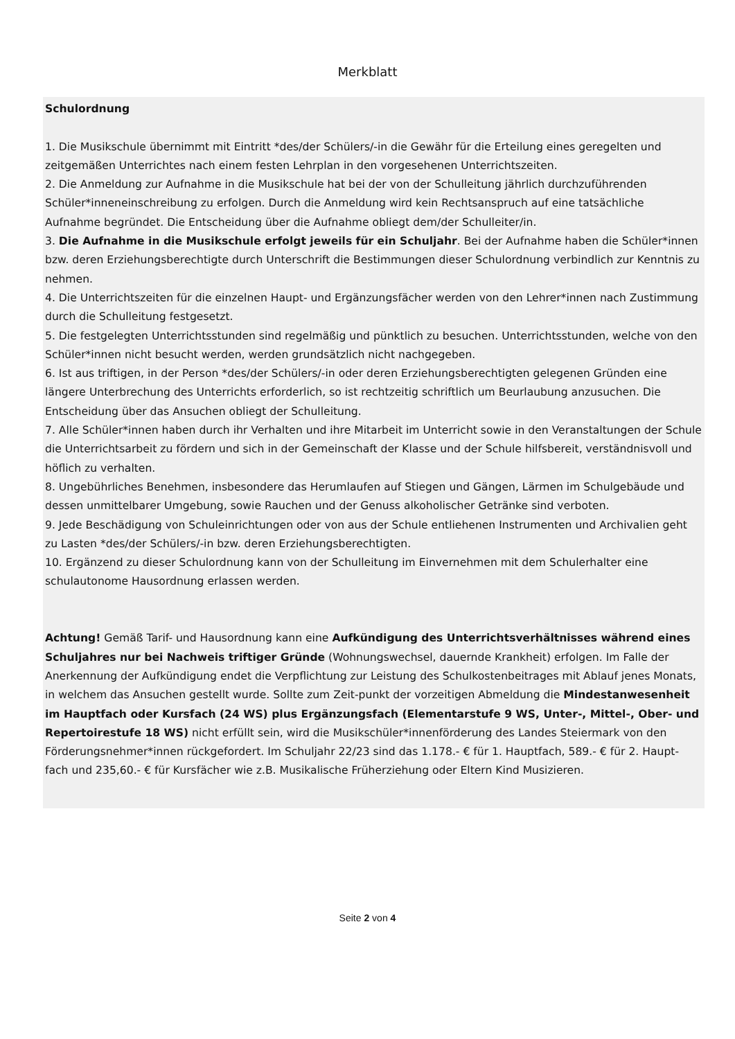Merkblatt
Schulordnung
1. Die Musikschule übernimmt mit Eintritt *des/der Schülers/-in die Gewähr für die Erteilung eines geregelten und zeitgemäßen Unterrichtes nach einem festen Lehrplan in den vorgesehenen Unterrichtszeiten.
2. Die Anmeldung zur Aufnahme in die Musikschule hat bei der von der Schulleitung jährlich durchzuführenden Schüler*inneneinschreibung zu erfolgen. Durch die Anmeldung wird kein Rechtsanspruch auf eine tatsächliche Aufnahme begründet. Die Entscheidung über die Aufnahme obliegt dem/der Schulleiter/in.
3. Die Aufnahme in die Musikschule erfolgt jeweils für ein Schuljahr. Bei der Aufnahme haben die Schüler*innen bzw. deren Erziehungsberechtigte durch Unterschrift die Bestimmungen dieser Schulordnung verbindlich zur Kenntnis zu nehmen.
4. Die Unterrichtszeiten für die einzelnen Haupt- und Ergänzungsfächer werden von den Lehrer*innen nach Zustimmung durch die Schulleitung festgesetzt.
5. Die festgelegten Unterrichtsstunden sind regelmäßig und pünktlich zu besuchen. Unterrichtsstunden, welche von den Schüler*innen nicht besucht werden, werden grundsätzlich nicht nachgegeben.
6. Ist aus triftigen, in der Person *des/der Schülers/-in oder deren Erziehungsberechtigten gelegenen Gründen eine längere Unterbrechung des Unterrichts erforderlich, so ist rechtzeitig schriftlich um Beurlaubung anzusuchen. Die Entscheidung über das Ansuchen obliegt der Schulleitung.
7. Alle Schüler*innen haben durch ihr Verhalten und ihre Mitarbeit im Unterricht sowie in den Veranstaltungen der Schule die Unterrichtsarbeit zu fördern und sich in der Gemeinschaft der Klasse und der Schule hilfsbereit, verständnisvoll und höflich zu verhalten.
8. Ungebührliches Benehmen, insbesondere das Herumlaufen auf Stiegen und Gängen, Lärmen im Schulgebäude und dessen unmittelbarer Umgebung, sowie Rauchen und der Genuss alkoholischer Getränke sind verboten.
9. Jede Beschädigung von Schuleinrichtungen oder von aus der Schule entliehenen Instrumenten und Archivalien geht zu Lasten *des/der Schülers/-in bzw. deren Erziehungsberechtigten.
10. Ergänzend zu dieser Schulordnung kann von der Schulleitung im Einvernehmen mit dem Schulerhalter eine schulautonome Hausordnung erlassen werden.
Achtung! Gemäß Tarif- und Hausordnung kann eine Aufkündigung des Unterrichtsverhältnisses während eines Schuljahres nur bei Nachweis triftiger Gründe (Wohnungswechsel, dauernde Krankheit) erfolgen. Im Falle der Anerkennung der Aufkündigung endet die Verpflichtung zur Leistung des Schulkostenbeitrages mit Ablauf jenes Monats, in welchem das Ansuchen gestellt wurde. Sollte zum Zeit-punkt der vorzeitigen Abmeldung die Mindestanwesenheit im Hauptfach oder Kursfach (24 WS) plus Ergänzungsfach (Elementarstufe 9 WS, Unter-, Mittel-, Ober- und Repertoirestufe 18 WS) nicht erfüllt sein, wird die Musikschüler*innenförderung des Landes Steiermark von den Förderungsnehmer*innen rückgefordert. Im Schuljahr 22/23 sind das 1.178.- € für 1. Hauptfach, 589.- € für 2. Haupt-fach und 235,60.- € für Kursfächer wie z.B. Musikalische Früherziehung oder Eltern Kind Musizieren.
Seite 2 von 4